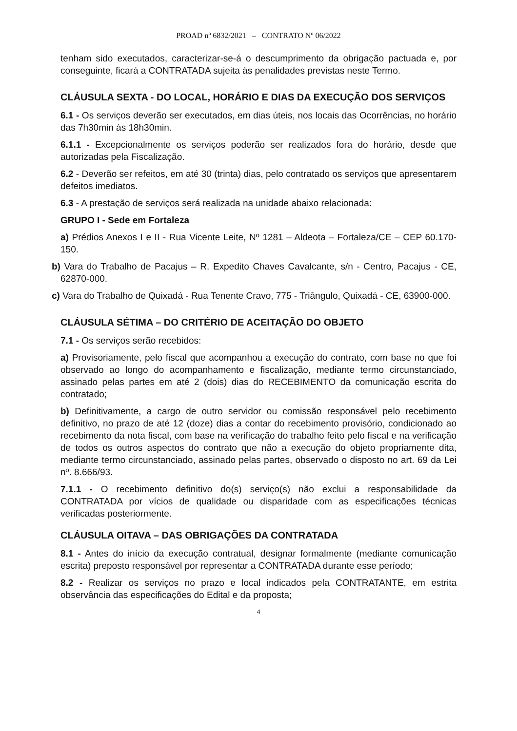PROAD nº 6832/2021 – CONTRATO Nº 06/2022
tenham sido executados, caracterizar-se-á o descumprimento da obrigação pactuada e, por conseguinte, ficará a CONTRATADA sujeita às penalidades previstas neste Termo.
CLÁUSULA SEXTA - DO LOCAL, HORÁRIO E DIAS DA EXECUÇÃO DOS SERVIÇOS
6.1 - Os serviços deverão ser executados, em dias úteis, nos locais das Ocorrências, no horário das 7h30min às 18h30min.
6.1.1 - Excepcionalmente os serviços poderão ser realizados fora do horário, desde que autorizadas pela Fiscalização.
6.2 - Deverão ser refeitos, em até 30 (trinta) dias, pelo contratado os serviços que apresentarem defeitos imediatos.
6.3 - A prestação de serviços será realizada na unidade abaixo relacionada:
GRUPO I - Sede em Fortaleza
a) Prédios Anexos I e II - Rua Vicente Leite, Nº 1281 – Aldeota – Fortaleza/CE – CEP 60.170-150.
b) Vara do Trabalho de Pacajus – R. Expedito Chaves Cavalcante, s/n - Centro, Pacajus - CE, 62870-000.
c) Vara do Trabalho de Quixadá - Rua Tenente Cravo, 775 - Triângulo, Quixadá - CE, 63900-000.
CLÁUSULA SÉTIMA – DO CRITÉRIO DE ACEITAÇÃO DO OBJETO
7.1 - Os serviços serão recebidos:
a) Provisoriamente, pelo fiscal que acompanhou a execução do contrato, com base no que foi observado ao longo do acompanhamento e fiscalização, mediante termo circunstanciado, assinado pelas partes em até 2 (dois) dias do RECEBIMENTO da comunicação escrita do contratado;
b) Definitivamente, a cargo de outro servidor ou comissão responsável pelo recebimento definitivo, no prazo de até 12 (doze) dias a contar do recebimento provisório, condicionado ao recebimento da nota fiscal, com base na verificação do trabalho feito pelo fiscal e na verificação de todos os outros aspectos do contrato que não a execução do objeto propriamente dita, mediante termo circunstanciado, assinado pelas partes, observado o disposto no art. 69 da Lei nº. 8.666/93.
7.1.1 - O recebimento definitivo do(s) serviço(s) não exclui a responsabilidade da CONTRATADA por vícios de qualidade ou disparidade com as especificações técnicas verificadas posteriormente.
CLÁUSULA OITAVA – DAS OBRIGAÇÕES DA CONTRATADA
8.1 - Antes do início da execução contratual, designar formalmente (mediante comunicação escrita) preposto responsável por representar a CONTRATADA durante esse período;
8.2 - Realizar os serviços no prazo e local indicados pela CONTRATANTE, em estrita observância das especificações do Edital e da proposta;
4